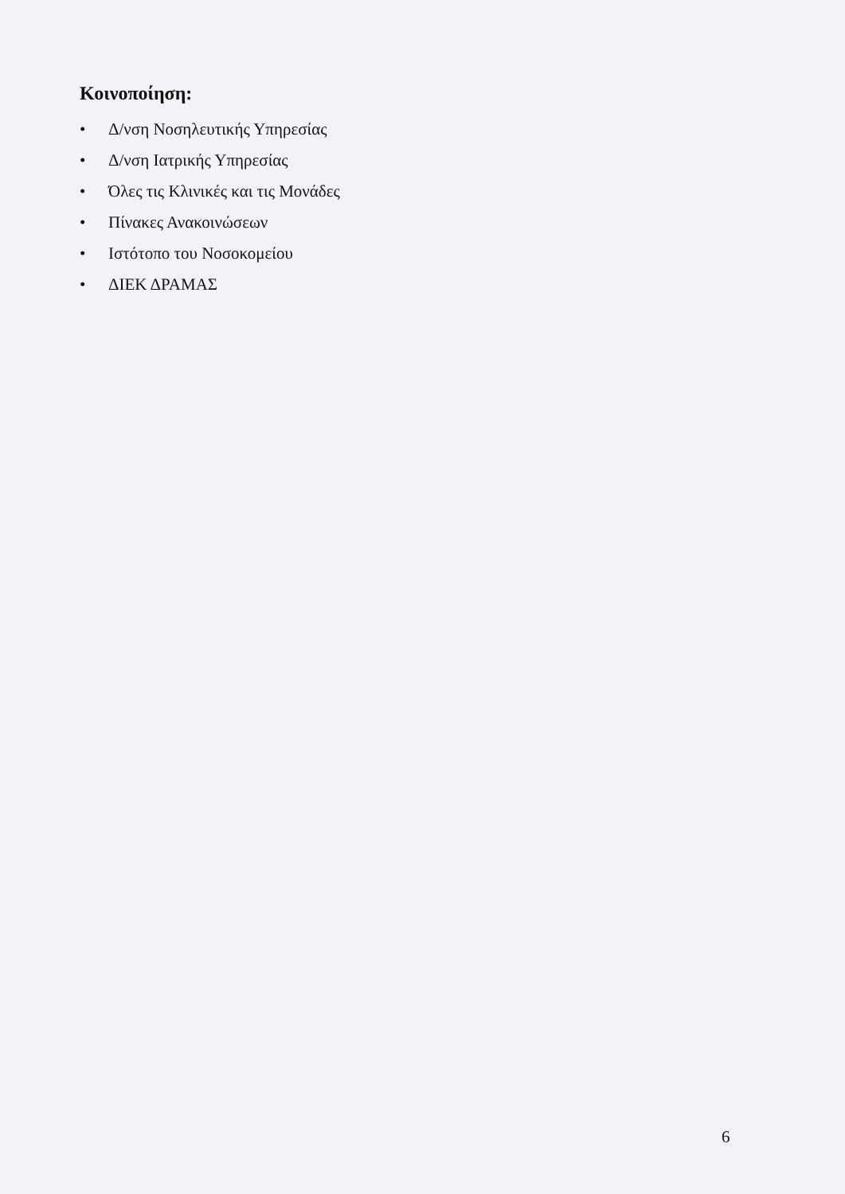Κοινοποίηση:
• Δ/νση Νοσηλευτικής Υπηρεσίας
• Δ/νση Ιατρικής Υπηρεσίας
• Όλες τις Κλινικές και τις Μονάδες
• Πίνακες Ανακοινώσεων
• Ιστότοπο του Νοσοκομείου
• ΔΙΕΚ ΔΡΑΜΑΣ
6